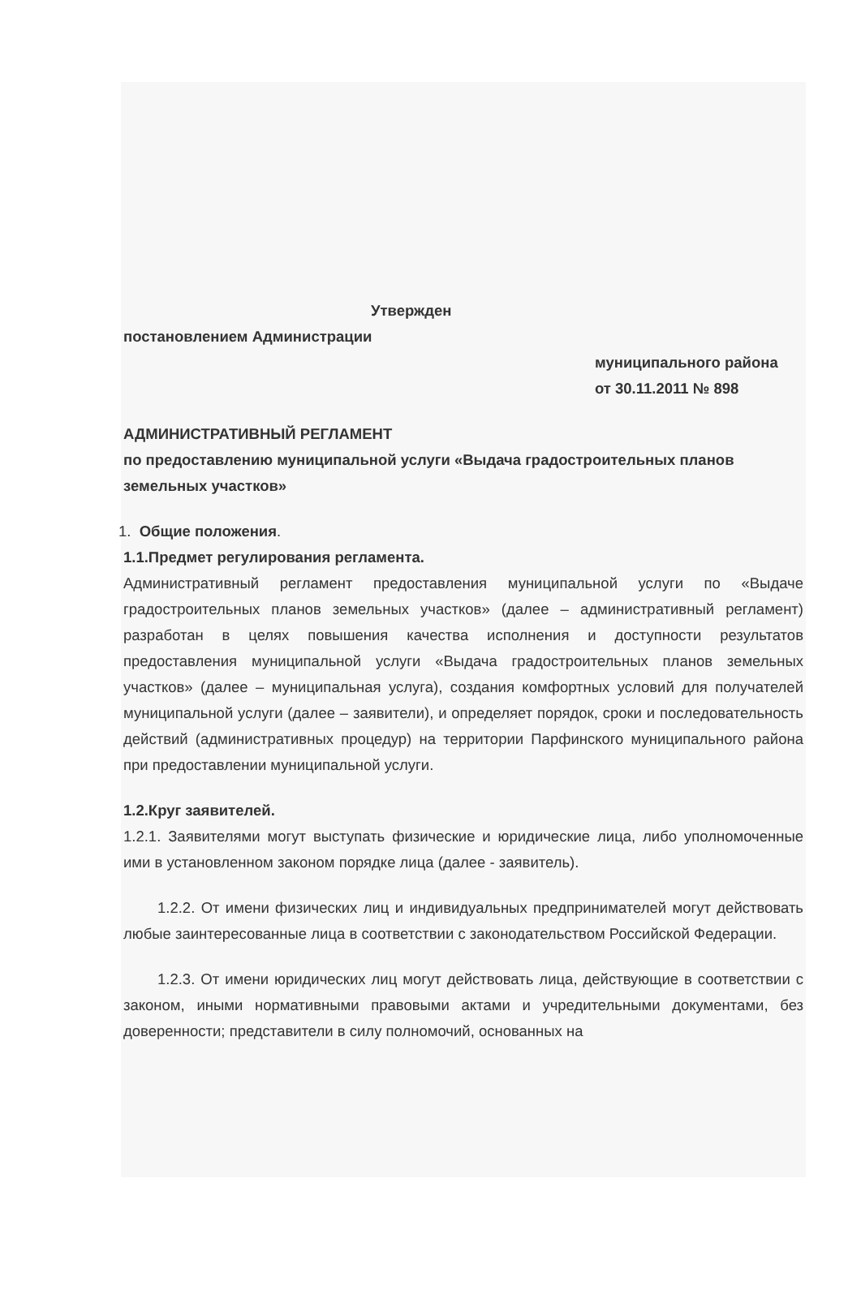Утвержден
постановлением Администрации
муниципального района
от 30.11.2011 № 898
АДМИНИСТРАТИВНЫЙ РЕГЛАМЕНТ
по предоставлению муниципальной услуги «Выдача градостроительных планов
земельных участков»
1. Общие положения.
1.1.Предмет регулирования регламента.
Административный регламент предоставления муниципальной услуги по «Выдаче градостроительных планов земельных участков» (далее – административный регламент) разработан в целях повышения качества исполнения и доступности результатов предоставления муниципальной услуги «Выдача градостроительных планов земельных участков» (далее – муниципальная услуга), создания комфортных условий для получателей муниципальной услуги (далее – заявители), и определяет порядок, сроки и последовательность действий (административных процедур) на территории Парфинского муниципального района при предоставлении муниципальной услуги.
1.2.Круг заявителей.
1.2.1. Заявителями могут выступать физические и юридические лица, либо уполномоченные ими в установленном законом порядке лица (далее - заявитель).
1.2.2. От имени физических лиц и индивидуальных предпринимателей могут действовать любые заинтересованные лица в соответствии с законодательством Российской Федерации.
1.2.3. От имени юридических лиц могут действовать лица, действующие в соответствии с законом, иными нормативными правовыми актами и учредительными документами, без доверенности; представители в силу полномочий, основанных на